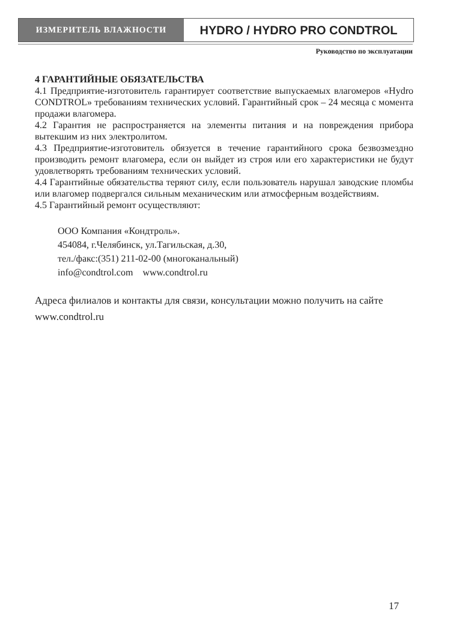ИЗМЕРИТЕЛЬ ВЛАЖНОСТИ
HYDRO / HYDRO PRO CONDTROL
Руководство по эксплуатации
4 ГАРАНТИЙНЫЕ ОБЯЗАТЕЛЬСТВА
4.1 Предприятие-изготовитель гарантирует соответствие выпускаемых влагомеров «Hydro CONDTROL» требованиям технических условий. Гарантийный срок – 24 месяца с момента продажи влагомера.
4.2 Гарантия не распространяется на элементы питания и на повреждения прибора вытекшим из них электролитом.
4.3 Предприятие-изготовитель обязуется в течение гарантийного срока безвозмездно производить ремонт влагомера, если он выйдет из строя или его характеристики не будут удовлетворять требованиям технических условий.
4.4 Гарантийные обязательства теряют силу, если пользователь нарушал заводские пломбы или влагомер подвергался сильным механическим или атмосферным воздействиям.
4.5 Гарантийный ремонт осуществляют:
ООО Компания «Кондтроль».
454084, г.Челябинск, ул.Тагильская, д.30,
тел./факс:(351) 211-02-00 (многоканальный)
info@condtrol.com www.condtrol.ru
Адреса филиалов и контакты для связи, консультации можно получить на сайте www.condtrol.ru
17